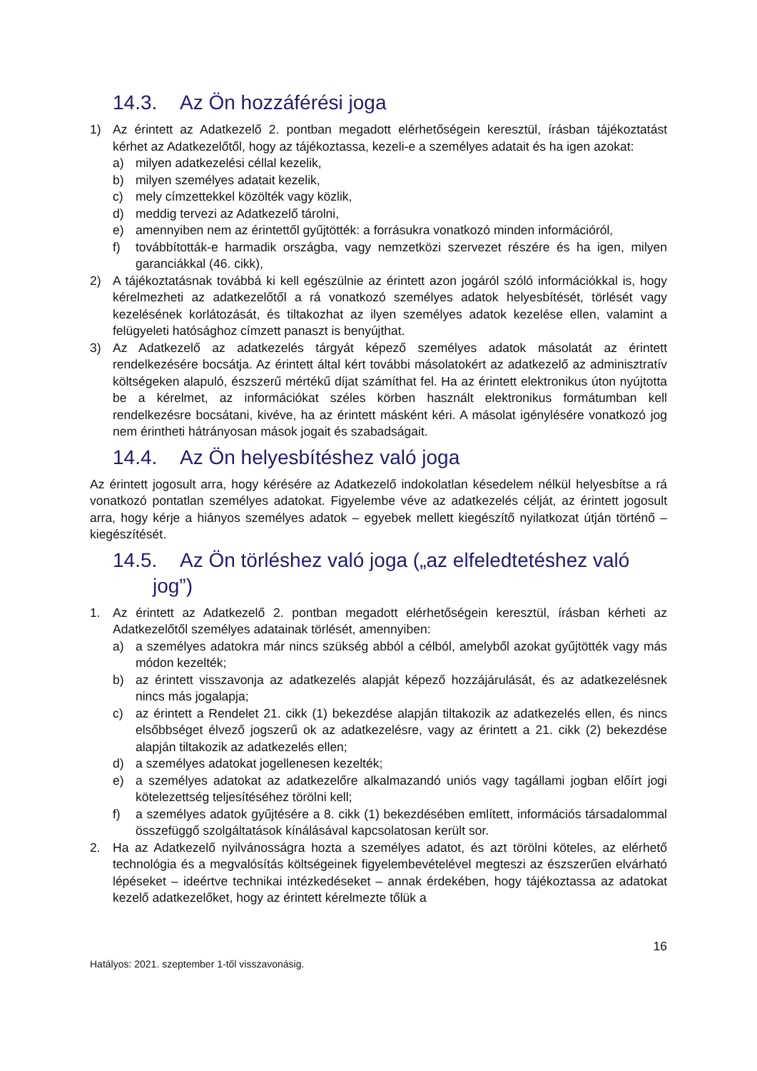14.3. Az Ön hozzáférési joga
1) Az érintett az Adatkezelő 2. pontban megadott elérhetőségein keresztül, írásban tájékoztatást kérhet az Adatkezelőtől, hogy az tájékoztassa, kezeli-e a személyes adatait és ha igen azokat:
a) milyen adatkezelési céllal kezelik,
b) milyen személyes adatait kezelik,
c) mely címzettekkel közölték vagy közlik,
d) meddig tervezi az Adatkezelő tárolni,
e) amennyiben nem az érintettől gyűjtötték: a forrásukra vonatkozó minden információról,
f) továbbították-e harmadik országba, vagy nemzetközi szervezet részére és ha igen, milyen garanciákkal (46. cikk),
2) A tájékoztatásnak továbbá ki kell egészülnie az érintett azon jogáról szóló információkkal is, hogy kérelmezheti az adatkezelőtől a rá vonatkozó személyes adatok helyesbítését, törlését vagy kezelésének korlátozását, és tiltakozhat az ilyen személyes adatok kezelése ellen, valamint a felügyeleti hatósághoz címzett panaszt is benyújthat.
3) Az Adatkezelő az adatkezelés tárgyát képező személyes adatok másolatát az érintett rendelkezésére bocsátja. Az érintett által kért további másolatokért az adatkezelő az adminisztratív költségeken alapuló, észszerű mértékű díjat számíthat fel. Ha az érintett elektronikus úton nyújtotta be a kérelmet, az információkat széles körben használt elektronikus formátumban kell rendelkezésre bocsátani, kivéve, ha az érintett másként kéri. A másolat igénylésére vonatkozó jog nem érintheti hátrányosan mások jogait és szabadságait.
14.4. Az Ön helyesbítéshez való joga
Az érintett jogosult arra, hogy kérésére az Adatkezelő indokolatlan késedelem nélkül helyesbítse a rá vonatkozó pontatlan személyes adatokat. Figyelembe véve az adatkezelés célját, az érintett jogosult arra, hogy kérje a hiányos személyes adatok – egyebek mellett kiegészítő nyilatkozat útján történő – kiegészítését.
14.5. Az Ön törléshez való joga („az elfeledtetéshez való
jog”)
1. Az érintett az Adatkezelő 2. pontban megadott elérhetőségein keresztül, írásban kérheti az Adatkezelőtől személyes adatainak törlését, amennyiben:
a) a személyes adatokra már nincs szükség abból a célból, amelyből azokat gyűjtötték vagy más módon kezelték;
b) az érintett visszavonja az adatkezelés alapját képező hozzájárulását, és az adatkezelésnek nincs más jogalapja;
c) az érintett a Rendelet 21. cikk (1) bekezdése alapján tiltakozik az adatkezelés ellen, és nincs elsőbbséget élvező jogszerű ok az adatkezelésre, vagy az érintett a 21. cikk (2) bekezdése alapján tiltakozik az adatkezelés ellen;
d) a személyes adatokat jogellenesen kezelték;
e) a személyes adatokat az adatkezelőre alkalmazandó uniós vagy tagállami jogban előírt jogi kötelezettség teljesítéséhez törölni kell;
f) a személyes adatok gyűjtésére a 8. cikk (1) bekezdésében említett, információs társadalommal összefüggő szolgáltatások kínálásával kapcsolatosan került sor.
2. Ha az Adatkezelő nyilvánosságra hozta a személyes adatot, és azt törölni köteles, az elérhető technológia és a megvalósítás költségeinek figyelembevételével megteszi az észszerűen elvárható lépéseket – ideértve technikai intézkedéseket – annak érdekében, hogy tájékoztassa az adatokat kezelő adatkezelőket, hogy az érintett kérelmezte tőlük a
16
Hatályos: 2021. szeptember 1-től visszavonásig.